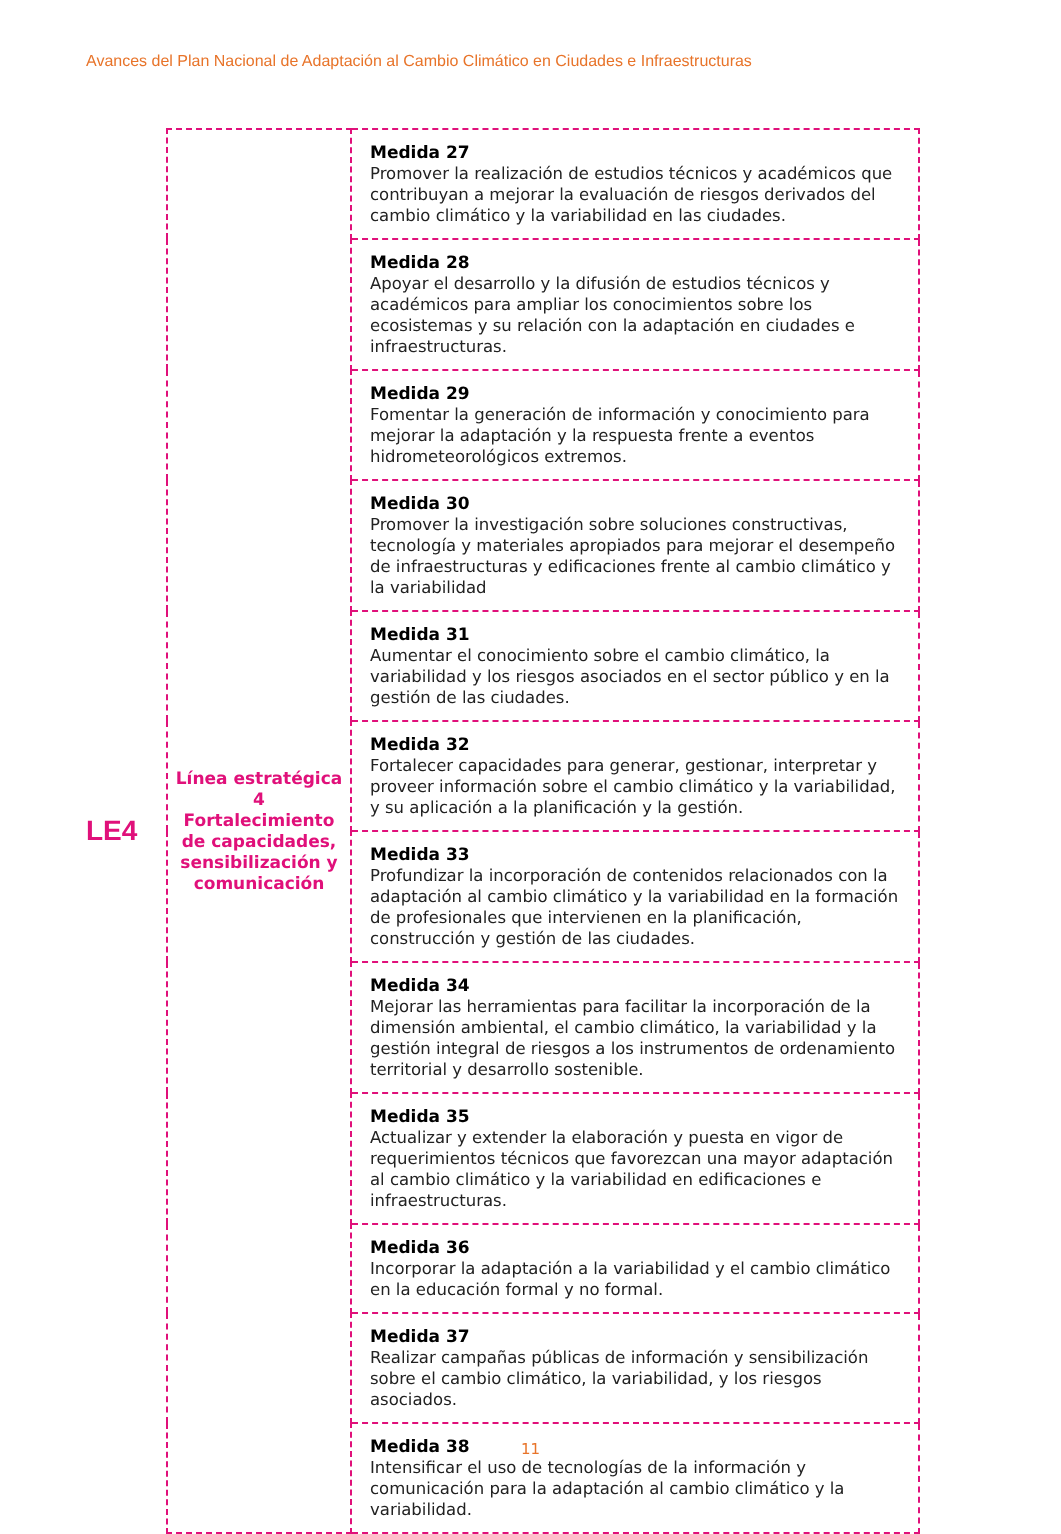Avances del Plan Nacional de Adaptación al Cambio Climático en Ciudades e Infraestructuras
LE4
| Línea estratégica 4 Fortalecimiento de capacidades, sensibilización y comunicación | Medida 27 Promover la realización de estudios técnicos y académicos que contribuyan a mejorar la evaluación de riesgos derivados del cambio climático y la variabilidad en las ciudades. |
| | Medida 28 Apoyar el desarrollo y la difusión de estudios técnicos y académicos para ampliar los conocimientos sobre los ecosistemas y su relación con la adaptación en ciudades e infraestructuras. |
| | Medida 29 Fomentar la generación de información y conocimiento para mejorar la adaptación y la respuesta frente a eventos hidrometeorológicos extremos. |
| | Medida 30 Promover la investigación sobre soluciones constructivas, tecnología y materiales apropiados para mejorar el desempeño de infraestructuras y edificaciones frente al cambio climático y la variabilidad |
| | Medida 31 Aumentar el conocimiento sobre el cambio climático, la variabilidad y los riesgos asociados en el sector público y en la gestión de las ciudades. |
| | Medida 32 Fortalecer capacidades para generar, gestionar, interpretar y proveer información sobre el cambio climático y la variabilidad, y su aplicación a la planificación y la gestión. |
| | Medida 33 Profundizar la incorporación de contenidos relacionados con la adaptación al cambio climático y la variabilidad en la formación de profesionales que intervienen en la planificación, construcción y gestión de las ciudades. |
| | Medida 34 Mejorar las herramientas para facilitar la incorporación de la dimensión ambiental, el cambio climático, la variabilidad y la gestión integral de riesgos a los instrumentos de ordenamiento territorial y desarrollo sostenible. |
| | Medida 35 Actualizar y extender la elaboración y puesta en vigor de requerimientos técnicos que favorezcan una mayor adaptación al cambio climático y la variabilidad en edificaciones e infraestructuras. |
| | Medida 36 Incorporar la adaptación a la variabilidad y el cambio climático en la educación formal y no formal. |
| | Medida 37 Realizar campañas públicas de información y sensibilización sobre el cambio climático, la variabilidad, y los riesgos asociados. |
| | Medida 38 Intensificar el uso de tecnologías de la información y comunicación para la adaptación al cambio climático y la variabilidad. |
11